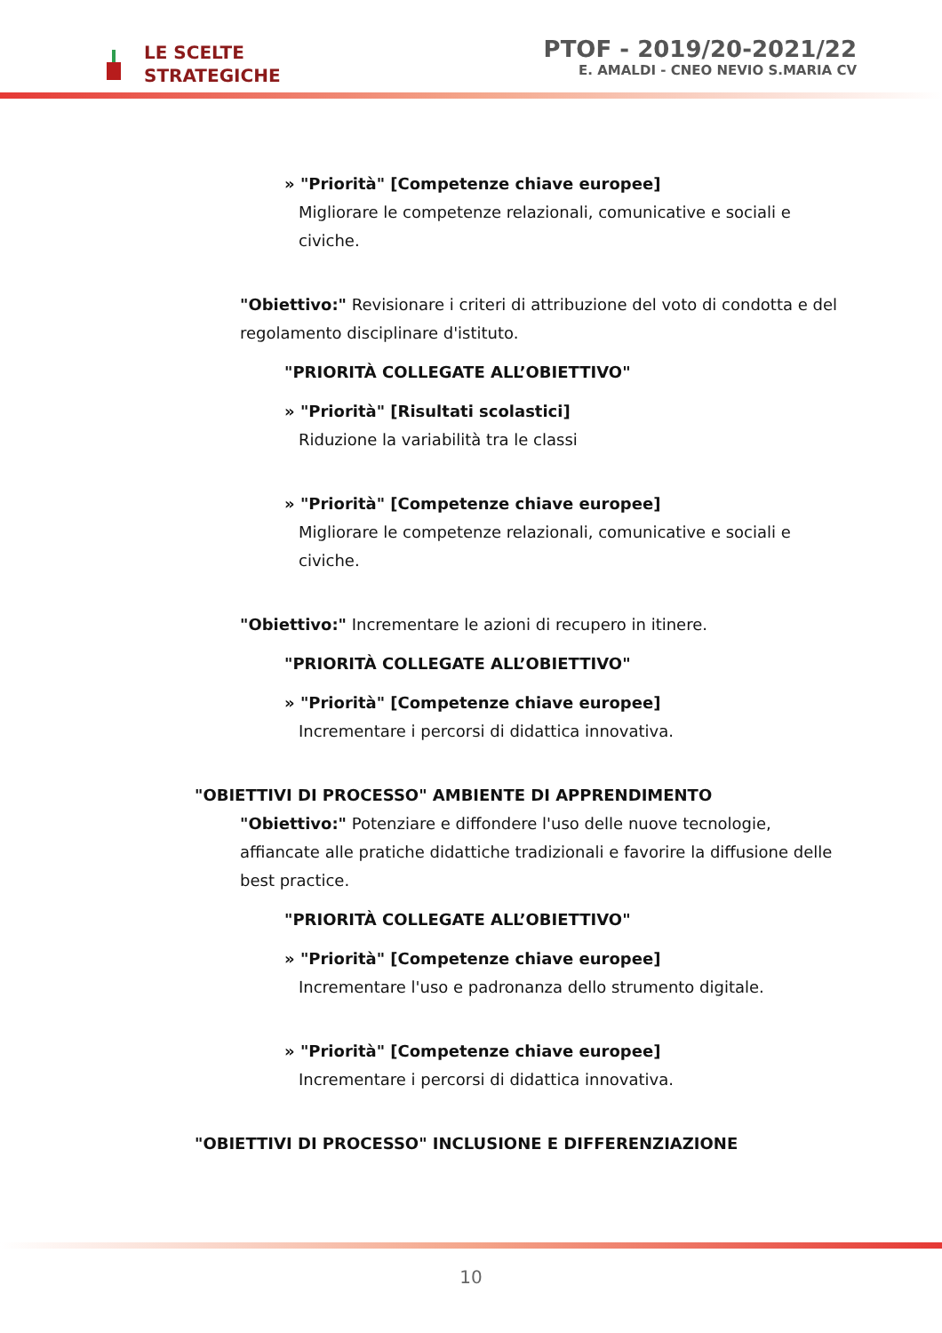LE SCELTE
STRATEGICHE
PTOF - 2019/20-2021/22
E. AMALDI - CNEO NEVIO S.MARIA CV
» "Priorità" [Competenze chiave europee]
Migliorare le competenze relazionali, comunicative e sociali e
civiche.
"Obiettivo:" Revisionare i criteri di attribuzione del voto di condotta e del regolamento disciplinare d'istituto.
"PRIORITÀ COLLEGATE ALL’OBIETTIVO"
» "Priorità" [Risultati scolastici]
Riduzione la variabilità tra le classi
» "Priorità" [Competenze chiave europee]
Migliorare le competenze relazionali, comunicative e sociali e
civiche.
"Obiettivo:" Incrementare le azioni di recupero in itinere.
"PRIORITÀ COLLEGATE ALL’OBIETTIVO"
» "Priorità" [Competenze chiave europee]
Incrementare i percorsi di didattica innovativa.
"OBIETTIVI DI PROCESSO" AMBIENTE DI APPRENDIMENTO
"Obiettivo:" Potenziare e diffondere l'uso delle nuove tecnologie, affiancate alle pratiche didattiche tradizionali e favorire la diffusione delle best practice.
"PRIORITÀ COLLEGATE ALL’OBIETTIVO"
» "Priorità" [Competenze chiave europee]
Incrementare l'uso e padronanza dello strumento digitale.
» "Priorità" [Competenze chiave europee]
Incrementare i percorsi di didattica innovativa.
"OBIETTIVI DI PROCESSO" INCLUSIONE E DIFFERENZIAZIONE
10